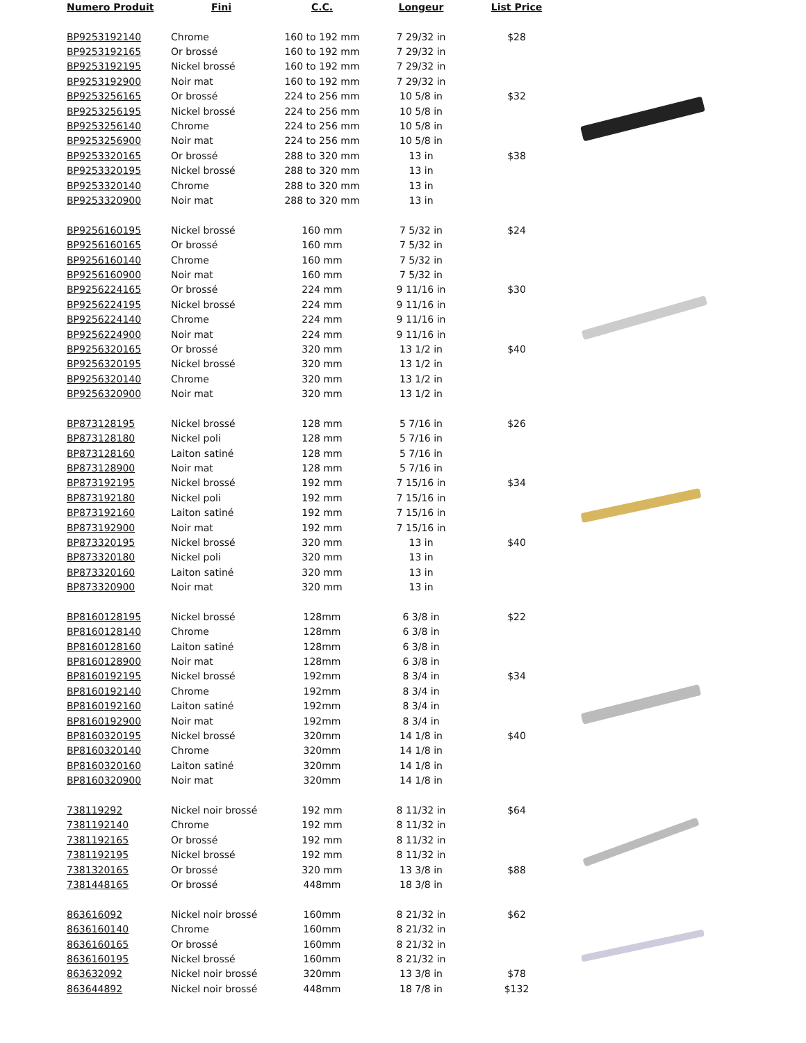| Numero Produit | Fini | C.C. | Longeur | List Price |
| --- | --- | --- | --- | --- |
| BP9253192140 | Chrome | 160 to 192 mm | 7 29/32 in | $28 |
| BP9253192165 | Or brossé | 160 to 192 mm | 7 29/32 in | |
| BP9253192195 | Nickel brossé | 160 to 192 mm | 7 29/32 in | |
| BP9253192900 | Noir mat | 160 to 192 mm | 7 29/32 in | |
| BP9253256165 | Or brossé | 224 to 256 mm | 10 5/8 in | $32 |
| BP9253256195 | Nickel brossé | 224 to 256 mm | 10 5/8 in | |
| BP9253256140 | Chrome | 224 to 256 mm | 10 5/8 in | |
| BP9253256900 | Noir mat | 224 to 256 mm | 10 5/8 in | |
| BP9253320165 | Or brossé | 288 to 320 mm | 13 in | $38 |
| BP9253320195 | Nickel brossé | 288 to 320 mm | 13 in | |
| BP9253320140 | Chrome | 288 to 320 mm | 13 in | |
| BP9253320900 | Noir mat | 288 to 320 mm | 13 in | |
| BP9256160195 | Nickel brossé | 160 mm | 7 5/32 in | $24 |
| BP9256160165 | Or brossé | 160 mm | 7 5/32 in | |
| BP9256160140 | Chrome | 160 mm | 7 5/32 in | |
| BP9256160900 | Noir mat | 160 mm | 7 5/32 in | |
| BP9256224165 | Or brossé | 224 mm | 9 11/16 in | $30 |
| BP9256224195 | Nickel brossé | 224 mm | 9 11/16 in | |
| BP9256224140 | Chrome | 224 mm | 9 11/16 in | |
| BP9256224900 | Noir mat | 224 mm | 9 11/16 in | |
| BP9256320165 | Or brossé | 320 mm | 13 1/2 in | $40 |
| BP9256320195 | Nickel brossé | 320 mm | 13 1/2 in | |
| BP9256320140 | Chrome | 320 mm | 13 1/2 in | |
| BP9256320900 | Noir mat | 320 mm | 13 1/2 in | |
| BP873128195 | Nickel brossé | 128 mm | 5 7/16 in | $26 |
| BP873128180 | Nickel poli | 128 mm | 5 7/16 in | |
| BP873128160 | Laiton satiné | 128 mm | 5 7/16 in | |
| BP873128900 | Noir mat | 128 mm | 5 7/16 in | |
| BP873192195 | Nickel brossé | 192 mm | 7 15/16 in | $34 |
| BP873192180 | Nickel poli | 192 mm | 7 15/16 in | |
| BP873192160 | Laiton satiné | 192 mm | 7 15/16 in | |
| BP873192900 | Noir mat | 192 mm | 7 15/16 in | |
| BP873320195 | Nickel brossé | 320 mm | 13 in | $40 |
| BP873320180 | Nickel poli | 320 mm | 13 in | |
| BP873320160 | Laiton satiné | 320 mm | 13 in | |
| BP873320900 | Noir mat | 320 mm | 13 in | |
| BP8160128195 | Nickel brossé | 128mm | 6 3/8 in | $22 |
| BP8160128140 | Chrome | 128mm | 6 3/8 in | |
| BP8160128160 | Laiton satiné | 128mm | 6 3/8 in | |
| BP8160128900 | Noir mat | 128mm | 6 3/8 in | |
| BP8160192195 | Nickel brossé | 192mm | 8 3/4 in | $34 |
| BP8160192140 | Chrome | 192mm | 8 3/4 in | |
| BP8160192160 | Laiton satiné | 192mm | 8 3/4 in | |
| BP8160192900 | Noir mat | 192mm | 8 3/4 in | |
| BP8160320195 | Nickel brossé | 320mm | 14 1/8 in | $40 |
| BP8160320140 | Chrome | 320mm | 14 1/8 in | |
| BP8160320160 | Laiton satiné | 320mm | 14 1/8 in | |
| BP8160320900 | Noir mat | 320mm | 14 1/8 in | |
| 738119292 | Nickel noir brossé | 192 mm | 8 11/32 in | $64 |
| 7381192140 | Chrome | 192 mm | 8 11/32 in | |
| 7381192165 | Or brossé | 192 mm | 8 11/32 in | |
| 7381192195 | Nickel brossé | 192 mm | 8 11/32 in | |
| 7381320165 | Or brossé | 320 mm | 13 3/8 in | $88 |
| 7381448165 | Or brossé | 448mm | 18 3/8 in | |
| 863616092 | Nickel noir brossé | 160mm | 8 21/32 in | $62 |
| 8636160140 | Chrome | 160mm | 8 21/32 in | |
| 8636160165 | Or brossé | 160mm | 8 21/32 in | |
| 8636160195 | Nickel brossé | 160mm | 8 21/32 in | |
| 863632092 | Nickel noir brossé | 320mm | 13 3/8 in | $78 |
| 863644892 | Nickel noir brossé | 448mm | 18 7/8 in | $132 |